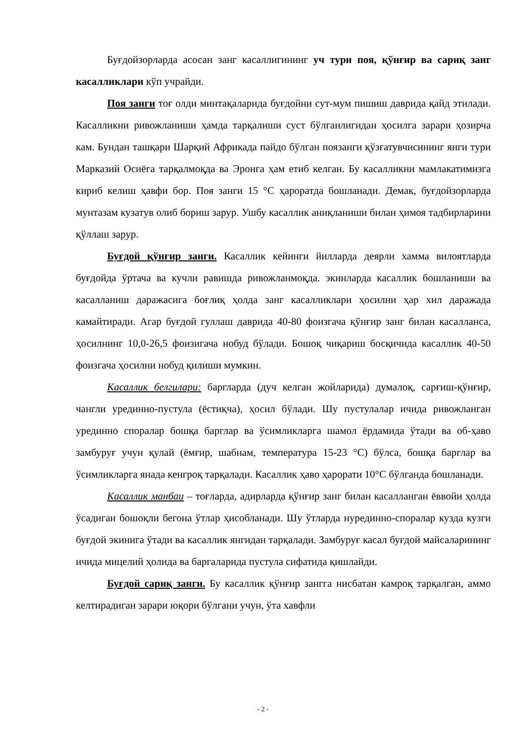Буғдойзорларда асосан занг касаллигининг уч тури поя, қўнғир ва сариқ занг касалликлари кўп учрайди.
Поя занги тоғ олди минтақаларида буғдойни сут-мум пишиш даврида қайд этилади. Касалликни ривожланиши ҳамда тарқалиши суст бўлганлигидан ҳосилга зарари ҳозирча кам. Бундан ташқари Шарқий Африкада пайдо бўлган поязанги қўзғатувчисининг янги тури Марказий Осиёга тарқалмоқда ва Эронга ҳам етиб келган. Бу касалликни мамлакатимизга кириб келиш ҳавфи бор. Поя занги 15 °С ҳароратда бошланади. Демак, буғдойзорларда мунтазам кузатув олиб бориш зарур. Ушбу касаллик аниқланиши билан ҳимоя тадбирларини қўллаш зарур.
Буғдой қўнғир занги. Касаллик кейинги йилларда деярли хамма вилоятларда буғдойда ўртача ва кучли равишда ривожланмоқда. экинларда касаллик бошланиши ва касалланиш даражасига боғлиқ ҳолда занг касалликлари ҳосилни ҳар хил даражада камайтиради. Агар буғдой гуллаш даврида 40-80 фоизгача қўнғир занг билан касалланса, ҳосилнинг 10,0-26,5 фоизигача нобуд бўлади. Бошоқ чиқариш босқичида касаллик 40-50 фоизгача ҳосилни нобуд қилиши мумкин.
Касаллик белгилари: баргларда (дуч келган жойларида) думалоқ, сарғиш-қўнғир, чангли урединно-пустула (ёстиқча), ҳосил бўлади. Шу пустулалар ичида ривожланган урединно споралар бошқа барглар ва ўсимликларга шамол ёрдамида ўтади ва об-ҳаво замбуруғ учун қулай (ёмғир, шабнам, температура 15-23 °С) бўлса, бошқа барглар ва ўсимликларга янада кенгроқ тарқалади. Касаллик ҳаво ҳарорати 10°С бўлганда бошланади.
Касаллик манбаи – тоғларда, адирларда қўнғир занг билан касалланган ёввойи ҳолда ўсадиган бошоқли бегона ўтлар ҳисобланади. Шу ўтларда нурединно-споралар кузда кузги буғдой экинига ўтади ва касаллик янгидан тарқалади. Замбуруғ касал буғдой майсаларининг ичида мицелий ҳолида ва баргаларида пустула сифатида қишлайди.
Буғдой сариқ занги. Бу касаллик қўнғир зангга нисбатан камроқ тарқалган, аммо келтирадиган зарари юқори бўлгани учун, ўта хавфли
- 2 -